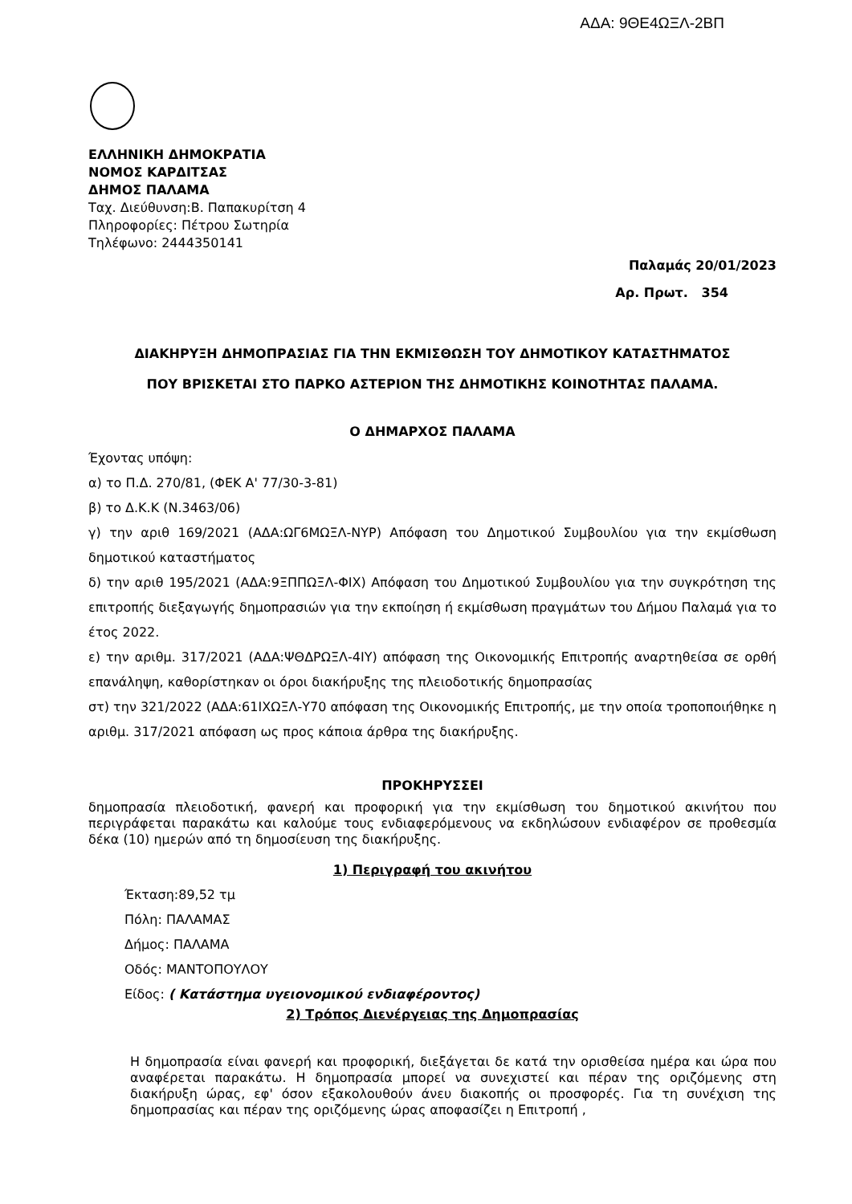ΑΔΑ: 9ΘΕ4ΩΞΛ-2ΒΠ
ΕΛΛΗΝΙΚΗ ΔΗΜΟΚΡΑΤΙΑ
ΝΟΜΟΣ ΚΑΡΔΙΤΣΑΣ
ΔΗΜΟΣ ΠΑΛΑΜΑ
Ταχ. Διεύθυνση:Β. Παπακυρίτση 4
Πληροφορίες: Πέτρου Σωτηρία
Τηλέφωνο: 2444350141
Παλαμάς 20/01/2023
Αρ. Πρωτ. 354
ΔΙΑΚΗΡΥΞΗ ΔΗΜΟΠΡΑΣΙΑΣ ΓΙΑ ΤΗΝ ΕΚΜΙΣΘΩΣΗ ΤΟΥ ΔΗΜΟΤΙΚΟΥ ΚΑΤΑΣΤΗΜΑΤΟΣ
ΠΟΥ ΒΡΙΣΚΕΤΑΙ ΣΤΟ ΠΑΡΚΟ ΑΣΤΕΡΙΟΝ ΤΗΣ ΔΗΜΟΤΙΚΗΣ ΚΟΙΝΟΤΗΤΑΣ ΠΑΛΑΜΑ.
Ο ΔΗΜΑΡΧΟΣ ΠΑΛΑΜΑ
Έχοντας υπόψη:
α) το Π.Δ. 270/81, (ΦΕΚ Α' 77/30-3-81)
β) το Δ.Κ.Κ (Ν.3463/06)
γ) την αριθ 169/2021 (ΑΔΑ:ΩΓ6ΜΩΞΛ-ΝΥΡ) Απόφαση του Δημοτικού Συμβουλίου για την εκμίσθωση δημοτικού καταστήματος
δ) την αριθ 195/2021 (ΑΔΑ:9ΞΠΠΩΞΛ-ΦΙΧ) Απόφαση του Δημοτικού Συμβουλίου για την συγκρότηση της επιτροπής διεξαγωγής δημοπρασιών για την εκποίηση ή εκμίσθωση πραγμάτων του Δήμου Παλαμά για το έτος 2022.
ε) την αριθμ. 317/2021 (ΑΔΑ:ΨΘΔΡΩΞΛ-4ΙΥ) απόφαση της Οικονομικής Επιτροπής αναρτηθείσα σε ορθή επανάληψη, καθορίστηκαν οι όροι διακήρυξης της πλειοδοτικής δημοπρασίας
στ) την 321/2022 (ΑΔΑ:61ΙΧΩΞΛ-Υ70 απόφαση της Οικονομικής Επιτροπής, με την οποία τροποποιήθηκε η αριθμ. 317/2021 απόφαση ως προς κάποια άρθρα της διακήρυξης.
ΠΡΟΚΗΡΥΣΣΕΙ
δημοπρασία πλειοδοτική, φανερή και προφορική για την εκμίσθωση του δημοτικού ακινήτου που περιγράφεται παρακάτω και καλούμε τους ενδιαφερόμενους να εκδηλώσουν ενδιαφέρον σε προθεσμία δέκα (10) ημερών από τη δημοσίευση της διακήρυξης.
1) Περιγραφή του ακινήτου
Έκταση:89,52 τμ
Πόλη: ΠΑΛΑΜΑΣ
Δήμος: ΠΑΛΑΜΑ
Οδός: ΜΑΝΤΟΠΟΥΛΟΥ
Είδος: ( Κατάστημα υγειονομικού ενδιαφέροντος)
2) Τρόπος Διενέργειας της Δημοπρασίας
Η δημοπρασία είναι φανερή και προφορική, διεξάγεται δε κατά την ορισθείσα ημέρα και ώρα που αναφέρεται παρακάτω. Η δημοπρασία μπορεί να συνεχιστεί και πέραν της οριζόμενης στη διακήρυξη ώρας, εφ' όσον εξακολουθούν άνευ διακοπής οι προσφορές. Για τη συνέχιση της δημοπρασίας και πέραν της οριζόμενης ώρας αποφασίζει η Επιτροπή ,